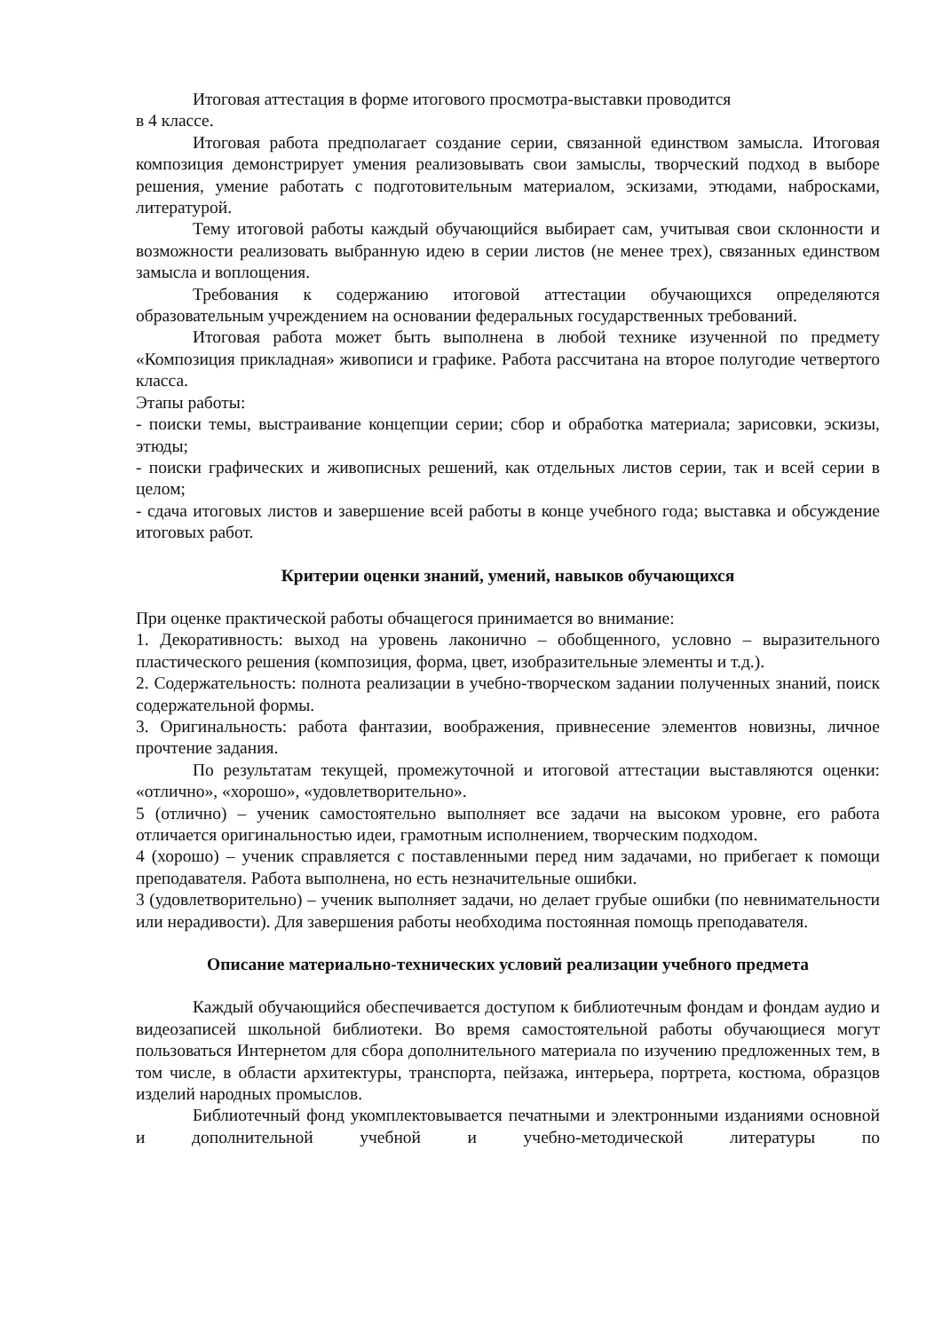Итоговая аттестация в форме итогового просмотра-выставки проводится
в 4 классе.
Итоговая работа предполагает создание серии, связанной единством замысла. Итоговая композиция демонстрирует умения реализовывать свои замыслы, творческий подход в выборе решения, умение работать с подготовительным материалом, эскизами, этюдами, набросками, литературой.
Тему итоговой работы каждый обучающийся выбирает сам, учитывая свои склонности и возможности реализовать выбранную идею в серии листов (не менее трех), связанных единством замысла и воплощения.
Требования к содержанию итоговой аттестации обучающихся определяются образовательным учреждением на основании федеральных государственных требований.
Итоговая работа может быть выполнена в любой технике изученной по предмету «Композиция прикладная» живописи и графике. Работа рассчитана на второе полугодие четвертого класса.
Этапы работы:
- поиски темы, выстраивание концепции серии; сбор и обработка материала; зарисовки, эскизы, этюды;
- поиски графических и живописных решений, как отдельных листов серии, так и всей серии в целом;
- сдача итоговых листов и завершение всей работы в конце учебного года; выставка и обсуждение итоговых работ.
Критерии оценки знаний, умений, навыков обучающихся
При оценке практической работы обчащегося принимается во внимание:
1. Декоративность: выход на уровень лаконично – обобщенного, условно – выразительного пластического решения (композиция, форма, цвет, изобразительные элементы и т.д.).
2. Содержательность: полнота реализации в учебно-творческом задании полученных знаний, поиск содержательной формы.
3. Оригинальность: работа фантазии, воображения, привнесение элементов новизны, личное прочтение задания.
По результатам текущей, промежуточной и итоговой аттестации выставляются оценки: «отлично», «хорошо», «удовлетворительно».
5 (отлично) – ученик самостоятельно выполняет все задачи на высоком уровне, его работа отличается оригинальностью идеи, грамотным исполнением, творческим подходом.
4 (хорошо) – ученик справляется с поставленными перед ним задачами, но прибегает к помощи преподавателя. Работа выполнена, но есть незначительные ошибки.
3 (удовлетворительно) – ученик выполняет задачи, но делает грубые ошибки (по невнимательности или нерадивости). Для завершения работы необходима постоянная помощь преподавателя.
Описание материально-технических условий реализации учебного предмета
Каждый обучающийся обеспечивается доступом к библиотечным фондам и фондам аудио и видеозаписей школьной библиотеки. Во время самостоятельной работы обучающиеся могут пользоваться Интернетом для сбора дополнительного материала по изучению предложенных тем, в том числе, в области архитектуры, транспорта, пейзажа, интерьера, портрета, костюма, образцов изделий народных промыслов.
Библиотечный фонд укомплектовывается печатными и электронными изданиями основной и дополнительной учебной и учебно-методической литературы по